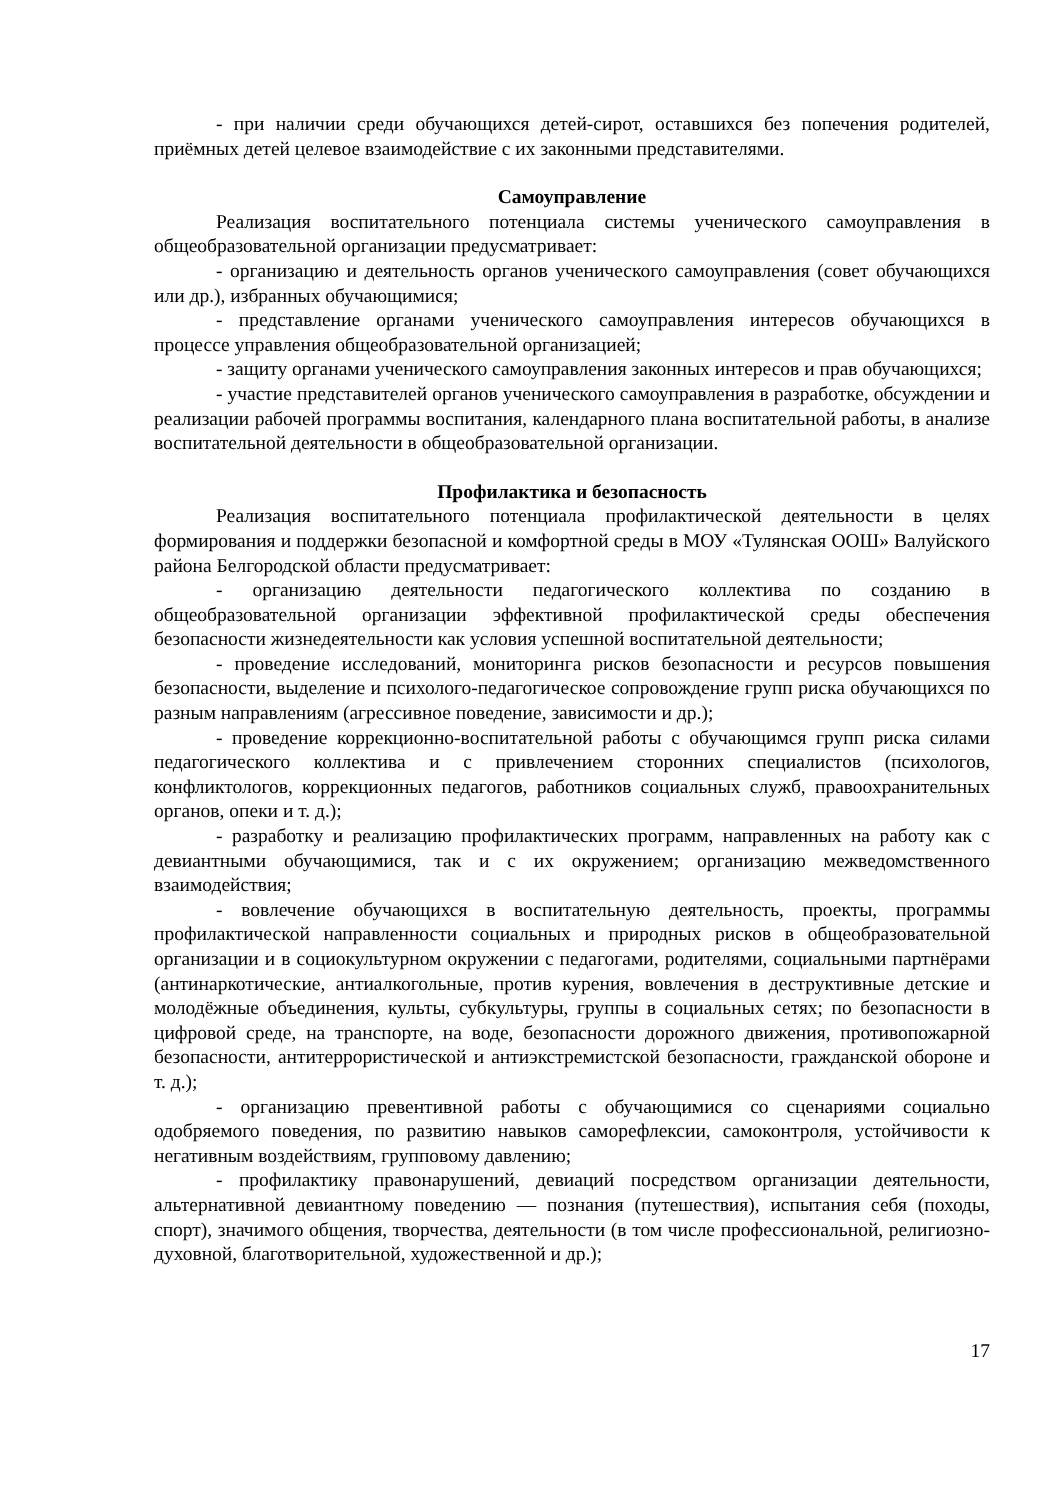- при наличии среди обучающихся детей-сирот, оставшихся без попечения родителей, приёмных детей целевое взаимодействие с их законными представителями.
Самоуправление
Реализация воспитательного потенциала системы ученического самоуправления в общеобразовательной организации предусматривает:
- организацию и деятельность органов ученического самоуправления (совет обучающихся или др.), избранных обучающимися;
- представление органами ученического самоуправления интересов обучающихся в процессе управления общеобразовательной организацией;
- защиту органами ученического самоуправления законных интересов и прав обучающихся;
- участие представителей органов ученического самоуправления в разработке, обсуждении и реализации рабочей программы воспитания, календарного плана воспитательной работы, в анализе воспитательной деятельности в общеобразовательной организации.
Профилактика и безопасность
Реализация воспитательного потенциала профилактической деятельности в целях формирования и поддержки безопасной и комфортной среды в МОУ «Тулянская ООШ» Валуйского района Белгородской области предусматривает:
- организацию деятельности педагогического коллектива по созданию в общеобразовательной организации эффективной профилактической среды обеспечения безопасности жизнедеятельности как условия успешной воспитательной деятельности;
- проведение исследований, мониторинга рисков безопасности и ресурсов повышения безопасности, выделение и психолого-педагогическое сопровождение групп риска обучающихся по разным направлениям (агрессивное поведение, зависимости и др.);
- проведение коррекционно-воспитательной работы с обучающимся групп риска силами педагогического коллектива и с привлечением сторонних специалистов (психологов, конфликтологов, коррекционных педагогов, работников социальных служб, правоохранительных органов, опеки и т. д.);
- разработку и реализацию профилактических программ, направленных на работу как с девиантными обучающимися, так и с их окружением; организацию межведомственного взаимодействия;
- вовлечение обучающихся в воспитательную деятельность, проекты, программы профилактической направленности социальных и природных рисков в общеобразовательной организации и в социокультурном окружении с педагогами, родителями, социальными партнёрами (антинаркотические, антиалкогольные, против курения, вовлечения в деструктивные детские и молодёжные объединения, культы, субкультуры, группы в социальных сетях; по безопасности в цифровой среде, на транспорте, на воде, безопасности дорожного движения, противопожарной безопасности, антитеррористической и антиэкстремистской безопасности, гражданской обороне и т. д.);
- организацию превентивной работы с обучающимися со сценариями социально одобряемого поведения, по развитию навыков саморефлексии, самоконтроля, устойчивости к негативным воздействиям, групповому давлению;
- профилактику правонарушений, девиаций посредством организации деятельности, альтернативной девиантному поведению — познания (путешествия), испытания себя (походы, спорт), значимого общения, творчества, деятельности (в том числе профессиональной, религиозно-духовной, благотворительной, художественной и др.);
17